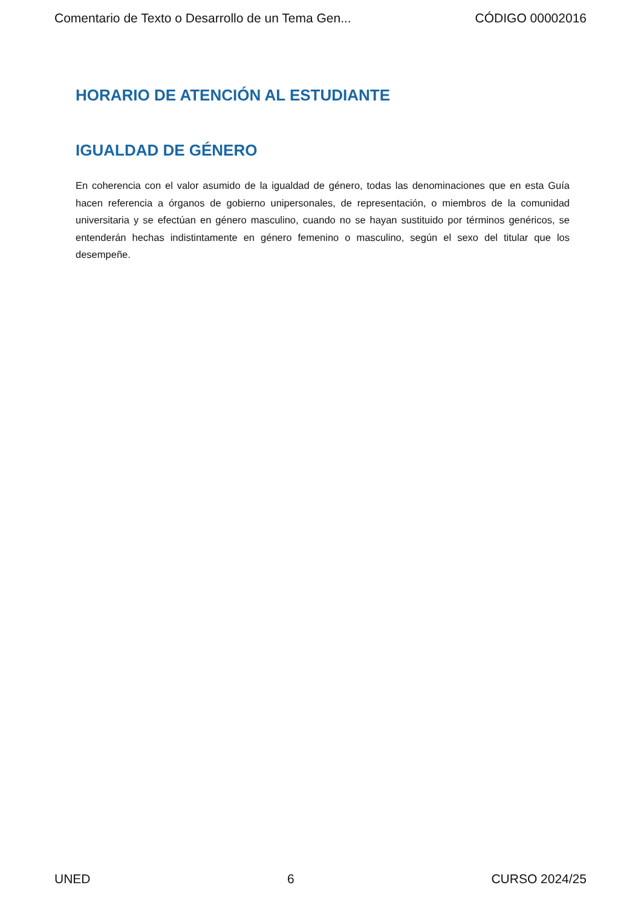Comentario de Texto o Desarrollo de un Tema Gen... CÓDIGO 00002016
HORARIO DE ATENCIÓN AL ESTUDIANTE
IGUALDAD DE GÉNERO
En coherencia con el valor asumido de la igualdad de género, todas las denominaciones que en esta Guía hacen referencia a órganos de gobierno unipersonales, de representación, o miembros de la comunidad universitaria y se efectúan en género masculino, cuando no se hayan sustituido por términos genéricos, se entenderán hechas indistintamente en género femenino o masculino, según el sexo del titular que los desempeñe.
UNED 6 CURSO 2024/25